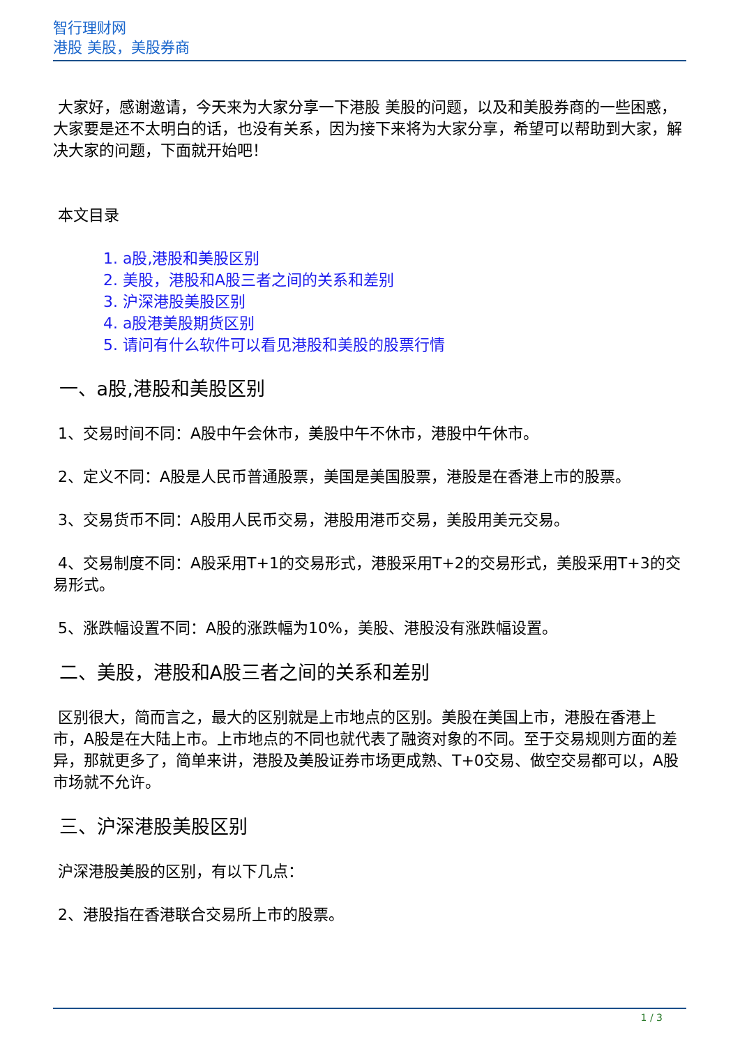智行理财网
港股 美股，美股券商
大家好，感谢邀请，今天来为大家分享一下港股 美股的问题，以及和美股券商的一些困惑，大家要是还不太明白的话，也没有关系，因为接下来将为大家分享，希望可以帮助到大家，解决大家的问题，下面就开始吧！
本文目录
1. a股,港股和美股区别
2. 美股，港股和A股三者之间的关系和差别
3. 沪深港股美股区别
4. a股港美股期货区别
5. 请问有什么软件可以看见港股和美股的股票行情
一、a股,港股和美股区别
1、交易时间不同：A股中午会休市，美股中午不休市，港股中午休市。
2、定义不同：A股是人民币普通股票，美国是美国股票，港股是在香港上市的股票。
3、交易货币不同：A股用人民币交易，港股用港币交易，美股用美元交易。
4、交易制度不同：A股采用T+1的交易形式，港股采用T+2的交易形式，美股采用T+3的交易形式。
5、涨跌幅设置不同：A股的涨跌幅为10%，美股、港股没有涨跌幅设置。
二、美股，港股和A股三者之间的关系和差别
区别很大，简而言之，最大的区别就是上市地点的区别。美股在美国上市，港股在香港上市，A股是在大陆上市。上市地点的不同也就代表了融资对象的不同。至于交易规则方面的差异，那就更多了，简单来讲，港股及美股证券市场更成熟、T+0交易、做空交易都可以，A股市场就不允许。
三、沪深港股美股区别
沪深港股美股的区别，有以下几点：
2、港股指在香港联合交易所上市的股票。
1 / 3